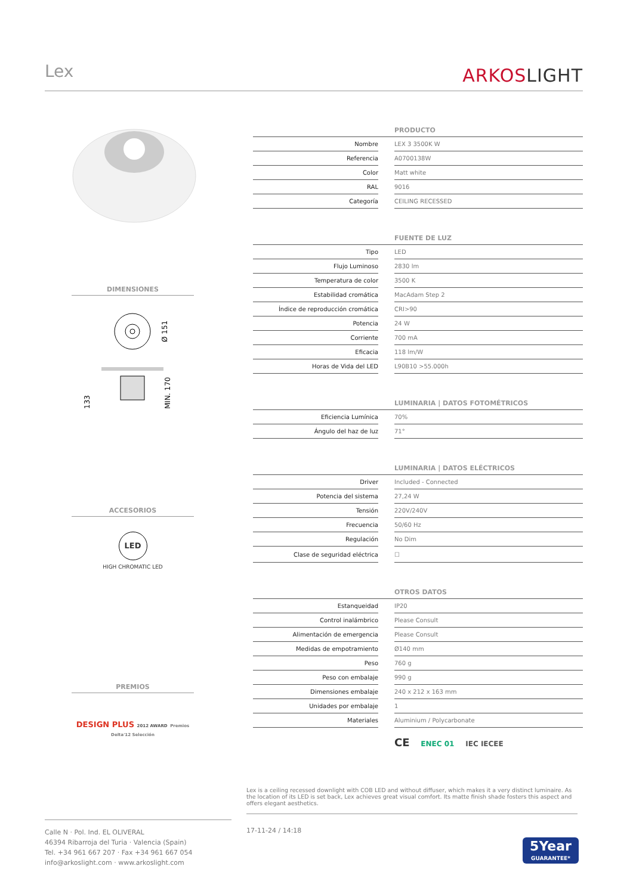Lex
ARKOSLIGHT
DIMENSIONES
Ø 151
133
MIN. 170
ACCESORIOS
LED
HIGH CHROMATIC LED
PREMIOS
DESIGN PLUS 2012 AWARD Premios Delta'12 Selección
| PRODUCTO | | |
| --- | --- | --- |
| Nombre | | LEX 3 3500K W |
| Referencia | | A0700138W |
| Color | | Matt white |
| RAL | | 9016 |
| Categoría | | CEILING RECESSED |
| FUENTE DE LUZ | | |
| Tipo | | LED |
| Flujo Luminoso | | 2830 lm |
| Temperatura de color | | 3500 K |
| Estabilidad cromática | | MacAdam Step 2 |
| Índice de reproducción cromática | | CRI>90 |
| Potencia | | 24 W |
| Corriente | | 700 mA |
| Eficacia | | 118 lm/W |
| Horas de Vida del LED | | L90B10 >55.000h |
| LUMINARIA / DATOS FOTOMÉTRICOS | | |
| Eficiencia Lumínica | | 70% |
| Ángulo del haz de luz | | 71° |
| LUMINARIA / DATOS ELÉCTRICOS | | |
| Driver | | Included - Connected |
| Potencia del sistema | | 27,24 W |
| Tensión | | 220V/240V |
| Frecuencia | | 50/60 Hz |
| Regulación | | No Dim |
| Clase de seguridad eléctrica | | ☐ |
| OTROS DATOS | | |
| Estanqueidad | | IP20 |
| Control inalámbrico | | Please Consult |
| Alimentación de emergencia | | Please Consult |
| Medidas de empotramiento | | Ø140 mm |
| Peso | | 760 g |
| Peso con embalaje | | 990 g |
| Dimensiones embalaje | | 240 x 212 x 163 mm |
| Unidades por embalaje | | 1 |
| Materiales | | Aluminium / Polycarbonate |
CE ENEC 01 IEC IECEE
Lex is a ceiling recessed downlight with COB LED and without diffuser, which makes it a very distinct luminaire. As the location of its LED is set back, Lex achieves great visual comfort. Its matte finish shade fosters this aspect and offers elegant aesthetics.
Calle N · Pol. Ind. EL OLIVERAL
46394 Ribarroja del Turia · Valencia (Spain)
Tel. +34 961 667 207 · Fax +34 961 667 054
info@arkoslight.com · www.arkoslight.com
17-11-24 / 14:18
5Year
GUARANTEE*